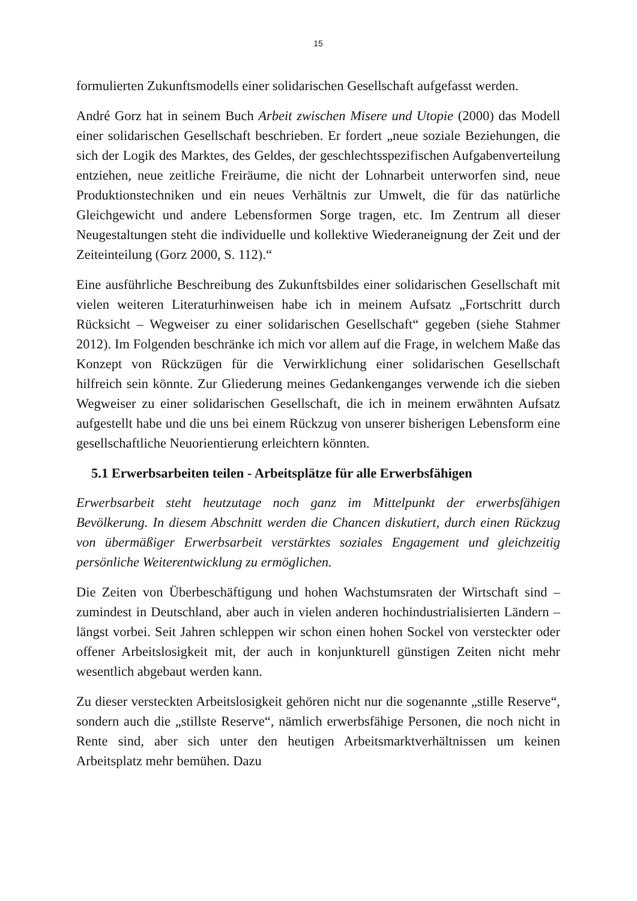15
formulierten Zukunftsmodells einer solidarischen Gesellschaft aufgefasst werden.
André Gorz hat in seinem Buch Arbeit zwischen Misere und Utopie (2000) das Modell einer solidarischen Gesellschaft beschrieben. Er fordert „neue soziale Beziehungen, die sich der Logik des Marktes, des Geldes, der geschlechtsspezifischen Aufgabenverteilung entziehen, neue zeitliche Freiräume, die nicht der Lohnarbeit unterworfen sind, neue Produktionstechniken und ein neues Verhältnis zur Umwelt, die für das natürliche Gleichgewicht und andere Lebensformen Sorge tragen, etc. Im Zentrum all dieser Neugestaltungen steht die individuelle und kollektive Wiederaneignung der Zeit und der Zeiteinteilung (Gorz 2000, S. 112).“
Eine ausführliche Beschreibung des Zukunftsbildes einer solidarischen Gesellschaft mit vielen weiteren Literaturhinweisen habe ich in meinem Aufsatz „Fortschritt durch Rücksicht – Wegweiser zu einer solidarischen Gesellschaft“ gegeben (siehe Stahmer 2012). Im Folgenden beschränke ich mich vor allem auf die Frage, in welchem Maße das Konzept von Rückzügen für die Verwirklichung einer solidarischen Gesellschaft hilfreich sein könnte. Zur Gliederung meines Gedankenganges verwende ich die sieben Wegweiser zu einer solidarischen Gesellschaft, die ich in meinem erwähnten Aufsatz aufgestellt habe und die uns bei einem Rückzug von unserer bisherigen Lebensform eine gesellschaftliche Neuorientierung erleichtern könnten.
5.1 Erwerbsarbeiten teilen - Arbeitsplätze für alle Erwerbsfähigen
Erwerbsarbeit steht heutzutage noch ganz im Mittelpunkt der erwerbsfähigen Bevölkerung. In diesem Abschnitt werden die Chancen diskutiert, durch einen Rückzug von übermäßiger Erwerbsarbeit verstärktes soziales Engagement und gleichzeitig persönliche Weiterentwicklung zu ermöglichen.
Die Zeiten von Überbeschäftigung und hohen Wachstumsraten der Wirtschaft sind – zumindest in Deutschland, aber auch in vielen anderen hochindustrialisierten Ländern – längst vorbei. Seit Jahren schleppen wir schon einen hohen Sockel von versteckter oder offener Arbeitslosigkeit mit, der auch in konjunkturell günstigen Zeiten nicht mehr wesentlich abgebaut werden kann.
Zu dieser versteckten Arbeitslosigkeit gehören nicht nur die sogenannte „stille Reserve“, sondern auch die „stillste Reserve“, nämlich erwerbsfähige Personen, die noch nicht in Rente sind, aber sich unter den heutigen Arbeitsmarktverhältnissen um keinen Arbeitsplatz mehr bemühen. Dazu